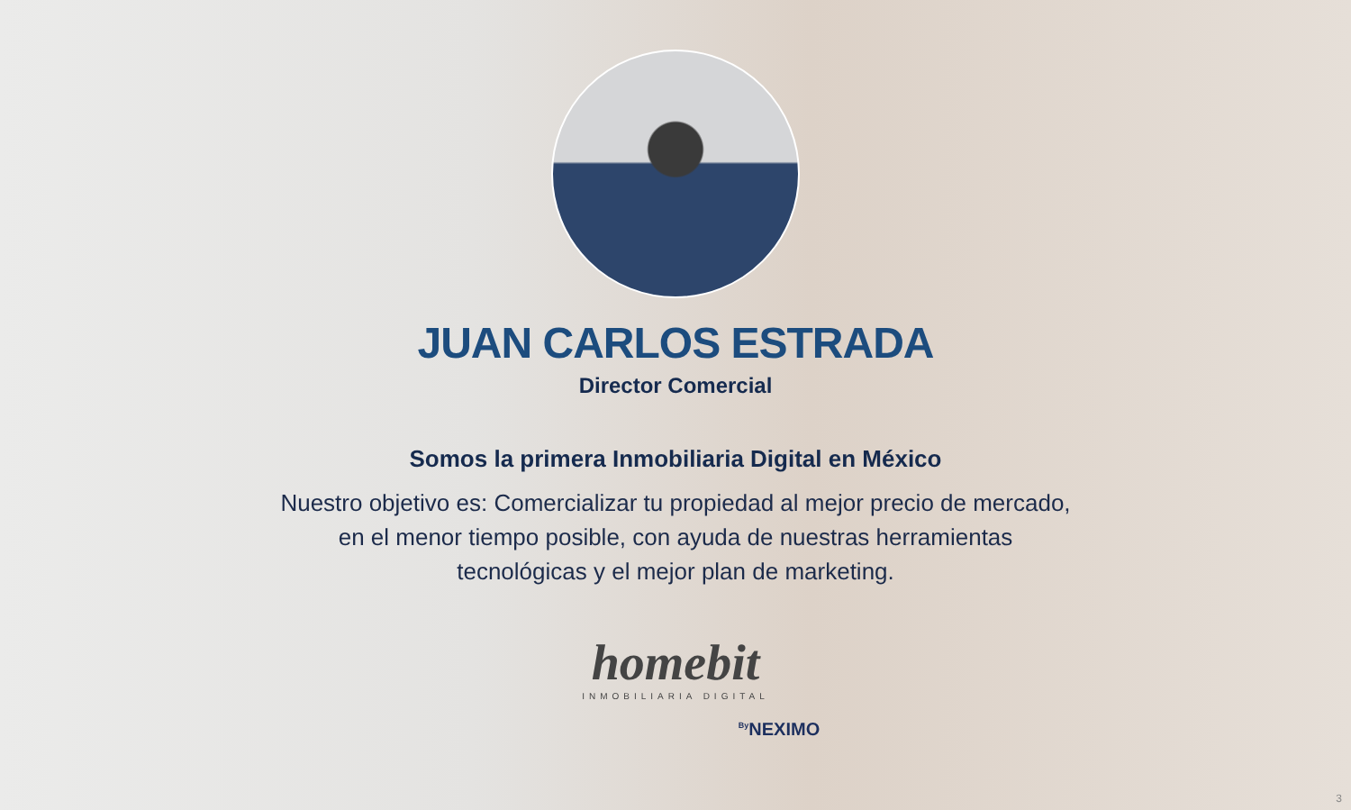JUAN CARLOS ESTRADA
Director Comercial
Somos la primera Inmobiliaria Digital en México
Nuestro objetivo es: Comercializar tu propiedad al mejor precio de mercado, en el menor tiempo posible, con ayuda de nuestras herramientas tecnológicas y el mejor plan de marketing.
homebit
INMOBILIARIA DIGITAL
<sup>By</sup>NEXIMO
3